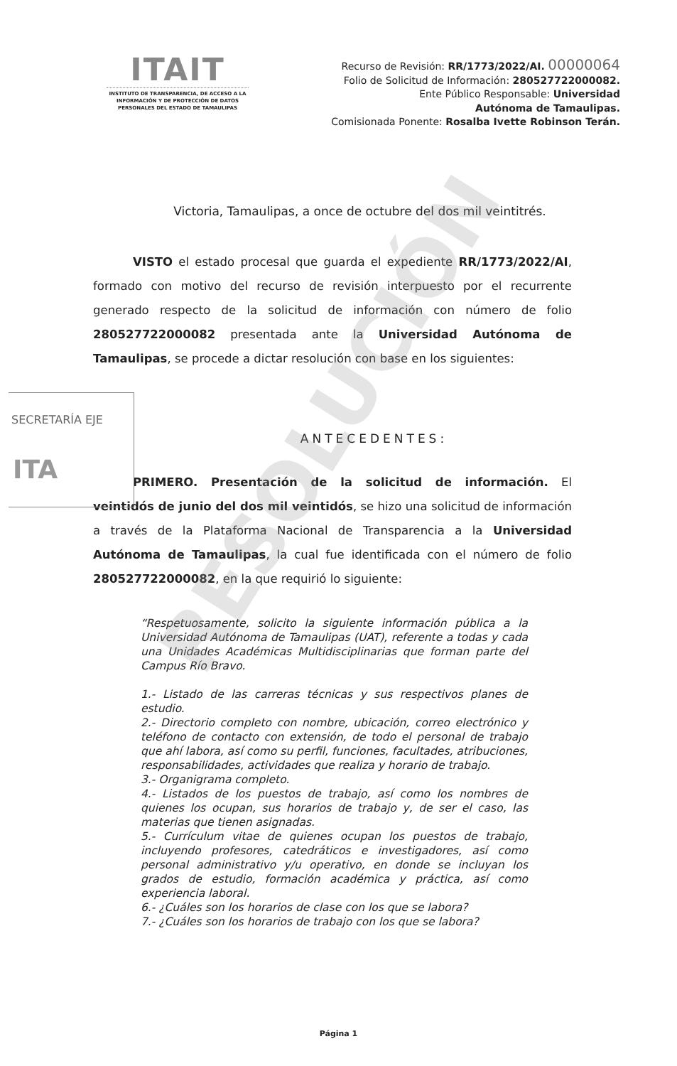RESOLUCIÓN
ITAIT
INSTITUTO DE TRANSPARENCIA, DE ACCESO A LA INFORMACIÓN Y DE PROTECCIÓN DE DATOS PERSONALES DEL ESTADO DE TAMAULIPAS
Recurso de Revisión: RR/1773/2022/AI. 00000064
Folio de Solicitud de Información: 280527722000082.
Ente Público Responsable: Universidad
Autónoma de Tamaulipas.
Comisionada Ponente: Rosalba Ivette Robinson Terán.
Victoria, Tamaulipas, a once de octubre del dos mil veintitrés.
VISTO el estado procesal que guarda el expediente RR/1773/2022/AI, formado con motivo del recurso de revisión interpuesto por el recurrente generado respecto de la solicitud de información con número de folio 280527722000082 presentada ante la Universidad Autónoma de Tamaulipas, se procede a dictar resolución con base en los siguientes:
SECRETARÍA EJE
ITA
ANTECEDENTES:
PRIMERO. Presentación de la solicitud de información. El veintidós de junio del dos mil veintidós, se hizo una solicitud de información a través de la Plataforma Nacional de Transparencia a la Universidad Autónoma de Tamaulipas, la cual fue identificada con el número de folio 280527722000082, en la que requirió lo siguiente:
“Respetuosamente, solicito la siguiente información pública a la Universidad Autónoma de Tamaulipas (UAT), referente a todas y cada una Unidades Académicas Multidisciplinarias que forman parte del Campus Río Bravo.
1.- Listado de las carreras técnicas y sus respectivos planes de estudio.
2.- Directorio completo con nombre, ubicación, correo electrónico y teléfono de contacto con extensión, de todo el personal de trabajo que ahí labora, así como su perfil, funciones, facultades, atribuciones, responsabilidades, actividades que realiza y horario de trabajo.
3.- Organigrama completo.
4.- Listados de los puestos de trabajo, así como los nombres de quienes los ocupan, sus horarios de trabajo y, de ser el caso, las materias que tienen asignadas.
5.- Currículum vitae de quienes ocupan los puestos de trabajo, incluyendo profesores, catedráticos e investigadores, así como personal administrativo y/u operativo, en donde se incluyan los grados de estudio, formación académica y práctica, así como experiencia laboral.
6.- ¿Cuáles son los horarios de clase con los que se labora?
7.- ¿Cuáles son los horarios de trabajo con los que se labora?
Página 1